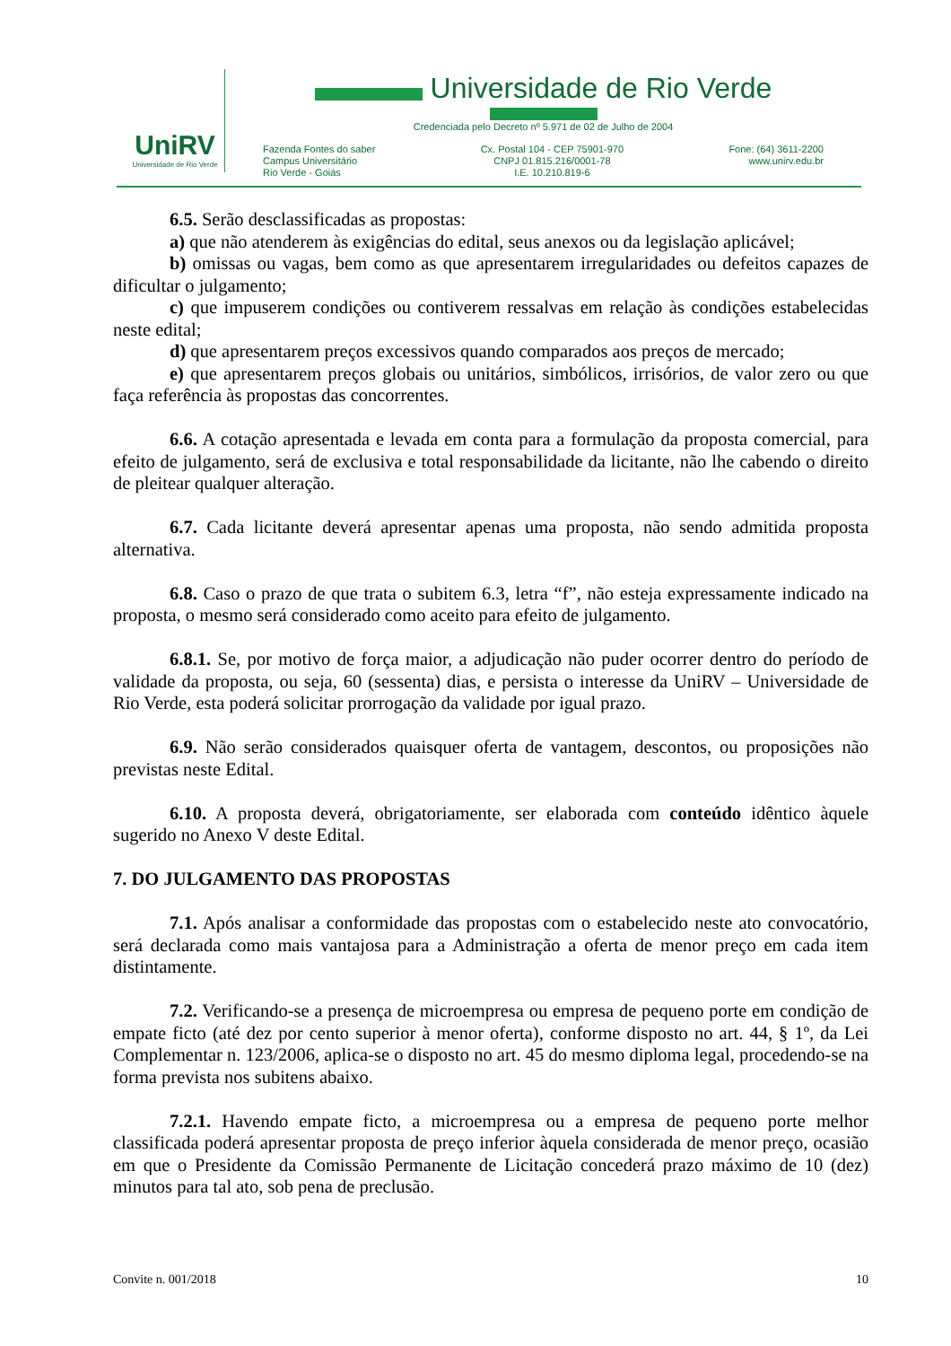UniRV
Universidade de Rio Verde
Universidade de Rio Verde
Credenciada pelo Decreto nº 5.971 de 02 de Julho de 2004
Fazenda Fontes do saber
Campus Universitário
Rio Verde - Goiás
Cx. Postal 104 - CEP 75901-970
CNPJ 01.815.216/0001-78
I.E. 10.210.819-6
Fone: (64) 3611-2200
www.unirv.edu.br
6.5. Serão desclassificadas as propostas:
a) que não atenderem às exigências do edital, seus anexos ou da legislação aplicável;
b) omissas ou vagas, bem como as que apresentarem irregularidades ou defeitos capazes de dificultar o julgamento;
c) que impuserem condições ou contiverem ressalvas em relação às condições estabelecidas neste edital;
d) que apresentarem preços excessivos quando comparados aos preços de mercado;
e) que apresentarem preços globais ou unitários, simbólicos, irrisórios, de valor zero ou que faça referência às propostas das concorrentes.
6.6. A cotação apresentada e levada em conta para a formulação da proposta comercial, para efeito de julgamento, será de exclusiva e total responsabilidade da licitante, não lhe cabendo o direito de pleitear qualquer alteração.
6.7. Cada licitante deverá apresentar apenas uma proposta, não sendo admitida proposta alternativa.
6.8. Caso o prazo de que trata o subitem 6.3, letra “f”, não esteja expressamente indicado na proposta, o mesmo será considerado como aceito para efeito de julgamento.
6.8.1. Se, por motivo de força maior, a adjudicação não puder ocorrer dentro do período de validade da proposta, ou seja, 60 (sessenta) dias, e persista o interesse da UniRV – Universidade de Rio Verde, esta poderá solicitar prorrogação da validade por igual prazo.
6.9. Não serão considerados quaisquer oferta de vantagem, descontos, ou proposições não previstas neste Edital.
6.10. A proposta deverá, obrigatoriamente, ser elaborada com conteúdo idêntico àquele sugerido no Anexo V deste Edital.
7. DO JULGAMENTO DAS PROPOSTAS
7.1. Após analisar a conformidade das propostas com o estabelecido neste ato convocatório, será declarada como mais vantajosa para a Administração a oferta de menor preço em cada item distintamente.
7.2. Verificando-se a presença de microempresa ou empresa de pequeno porte em condição de empate ficto (até dez por cento superior à menor oferta), conforme disposto no art. 44, § 1º, da Lei Complementar n. 123/2006, aplica-se o disposto no art. 45 do mesmo diploma legal, procedendo-se na forma prevista nos subitens abaixo.
7.2.1. Havendo empate ficto, a microempresa ou a empresa de pequeno porte melhor classificada poderá apresentar proposta de preço inferior àquela considerada de menor preço, ocasião em que o Presidente da Comissão Permanente de Licitação concederá prazo máximo de 10 (dez) minutos para tal ato, sob pena de preclusão.
Convite n. 001/2018 10